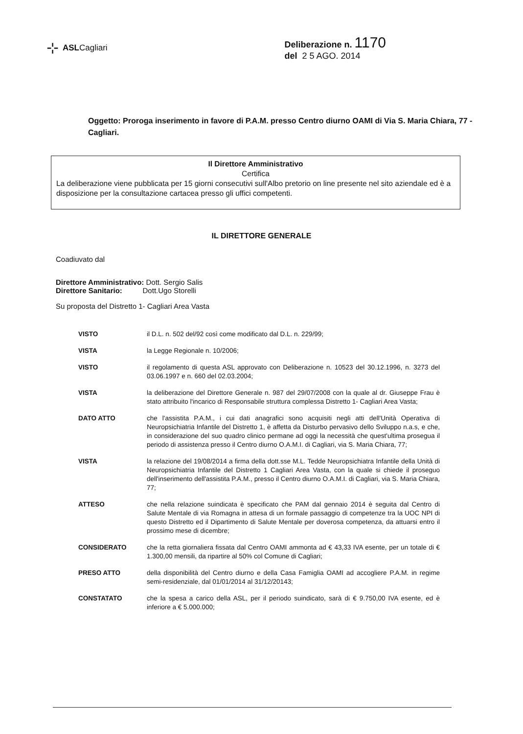⊹ ASLCagliari Deliberazione n. 1170
del 2 5 AGO. 2014
Oggetto: Proroga inserimento in favore di P.A.M. presso Centro diurno OAMI di Via S. Maria Chiara, 77 - Cagliari.
Il Direttore Amministrativo
Certifica
La deliberazione viene pubblicata per 15 giorni consecutivi sull'Albo pretorio on line presente nel sito aziendale ed è a disposizione per la consultazione cartacea presso gli uffici competenti.
IL DIRETTORE GENERALE
Coadiuvato dal
Direttore Amministrativo: Dott. Sergio Salis
Direttore Sanitario: Dott.Ugo Storelli
Su proposta del Distretto 1- Cagliari Area Vasta
VISTO il D.L. n. 502 del/92 così come modificato dal D.L. n. 229/99;
VISTA la Legge Regionale n. 10/2006;
VISTO il regolamento di questa ASL approvato con Deliberazione n. 10523 del 30.12.1996, n. 3273 del 03.06.1997 e n. 660 del 02.03.2004;
VISTA la deliberazione del Direttore Generale n. 987 del 29/07/2008 con la quale al dr. Giuseppe Frau è stato attribuito l'incarico di Responsabile struttura complessa Distretto 1- Cagliari Area Vasta;
DATO ATTO che l'assistita P.A.M., i cui dati anagrafici sono acquisiti negli atti dell'Unità Operativa di Neuropsichiatria Infantile del Distretto 1, è affetta da Disturbo pervasivo dello Sviluppo n.a.s, e che, in considerazione del suo quadro clinico permane ad oggi la necessità che quest'ultima prosegua il periodo di assistenza presso il Centro diurno O.A.M.I. di Cagliari, via S. Maria Chiara, 77;
VISTA la relazione del 19/08/2014 a firma della dott.sse M.L. Tedde Neuropsichiatra Infantile della Unità di Neuropsichiatria Infantile del Distretto 1 Cagliari Area Vasta, con la quale si chiede il proseguo dell'inserimento dell'assistita P.A.M., presso il Centro diurno O.A.M.I. di Cagliari, via S. Maria Chiara, 77;
ATTESO che nella relazione suindicata è specificato che PAM dal gennaio 2014 è seguita dal Centro di Salute Mentale di via Romagna in attesa di un formale passaggio di competenze tra la UOC NPI di questo Distretto ed il Dipartimento di Salute Mentale per doverosa competenza, da attuarsi entro il prossimo mese di dicembre;
CONSIDERATO che la retta giornaliera fissata dal Centro OAMI ammonta ad € 43,33 IVA esente, per un totale di € 1.300,00 mensili, da ripartire al 50% col Comune di Cagliari;
PRESO ATTO della disponibilità del Centro diurno e della Casa Famiglia OAMI ad accogliere P.A.M. in regime semi-residenziale, dal 01/01/2014 al 31/12/20143;
CONSTATATO che la spesa a carico della ASL, per il periodo suindicato, sarà di € 9.750,00 IVA esente, ed è inferiore a € 5.000.000;